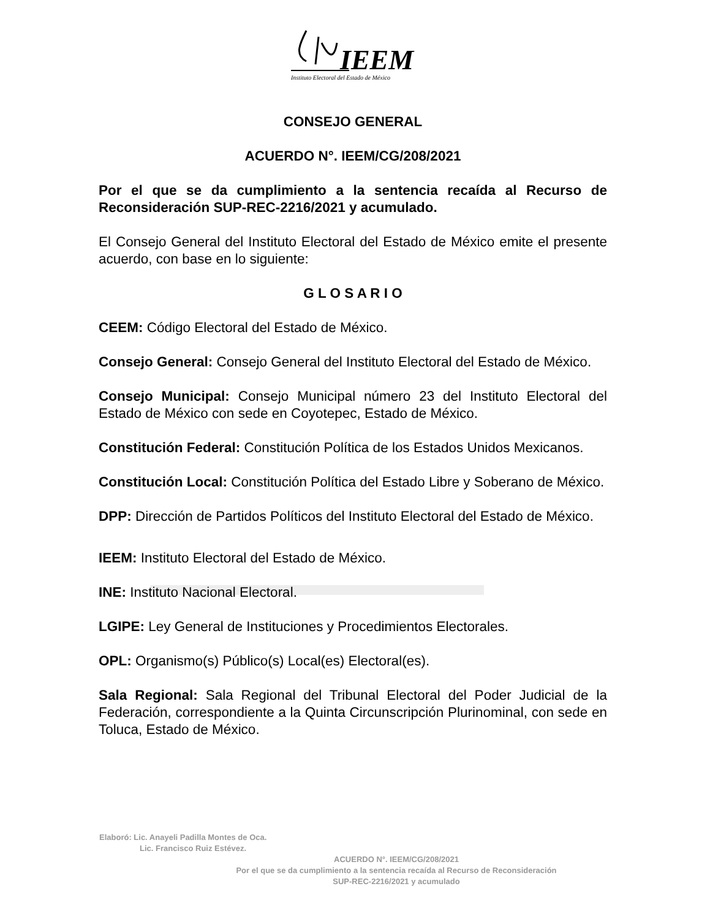IEEM
Instituto Electoral del Estado de México
CONSEJO GENERAL
ACUERDO N°. IEEM/CG/208/2021
Por el que se da cumplimiento a la sentencia recaída al Recurso de Reconsideración SUP-REC-2216/2021 y acumulado.
El Consejo General del Instituto Electoral del Estado de México emite el presente acuerdo, con base en lo siguiente:
G L O S A R I O
CEEM: Código Electoral del Estado de México.
Consejo General: Consejo General del Instituto Electoral del Estado de México.
Consejo Municipal: Consejo Municipal número 23 del Instituto Electoral del Estado de México con sede en Coyotepec, Estado de México.
Constitución Federal: Constitución Política de los Estados Unidos Mexicanos.
Constitución Local: Constitución Política del Estado Libre y Soberano de México.
DPP: Dirección de Partidos Políticos del Instituto Electoral del Estado de México.
IEEM: Instituto Electoral del Estado de México.
INE: Instituto Nacional Electoral.
LGIPE: Ley General de Instituciones y Procedimientos Electorales.
OPL: Organismo(s) Público(s) Local(es) Electoral(es).
Sala Regional: Sala Regional del Tribunal Electoral del Poder Judicial de la Federación, correspondiente a la Quinta Circunscripción Plurinominal, con sede en Toluca, Estado de México.
Elaboró: Lic. Anayeli Padilla Montes de Oca.
Lic. Francisco Ruiz Estévez.
ACUERDO N°. IEEM/CG/208/2021
Por el que se da cumplimiento a la sentencia recaída al Recurso de Reconsideración
SUP-REC-2216/2021 y acumulado